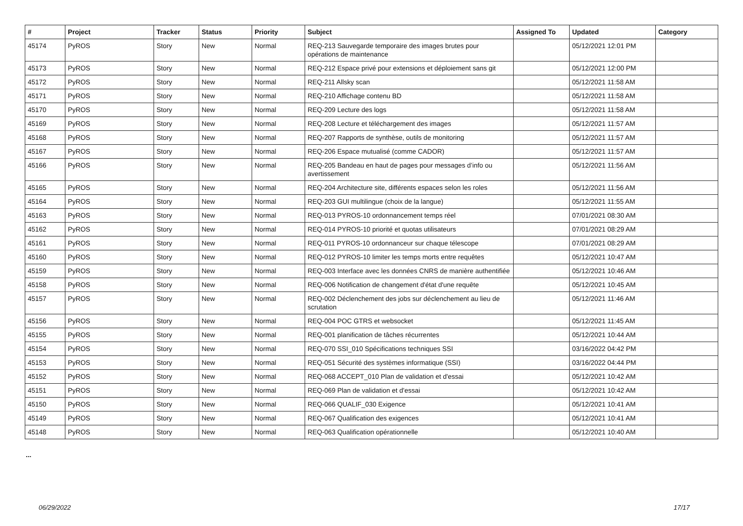| # | Project | Tracker | Status | Priority | Subject | Assigned To | Updated | Category |
| --- | --- | --- | --- | --- | --- | --- | --- | --- |
| 45174 | PyROS | Story | New | Normal | REQ-213 Sauvegarde temporaire des images brutes pour opérations de maintenance | | 05/12/2021 12:01 PM | |
| 45173 | PyROS | Story | New | Normal | REQ-212 Espace privé pour extensions et déploiement sans git | | 05/12/2021 12:00 PM | |
| 45172 | PyROS | Story | New | Normal | REQ-211 Allsky scan | | 05/12/2021 11:58 AM | |
| 45171 | PyROS | Story | New | Normal | REQ-210 Affichage contenu BD | | 05/12/2021 11:58 AM | |
| 45170 | PyROS | Story | New | Normal | REQ-209 Lecture des logs | | 05/12/2021 11:58 AM | |
| 45169 | PyROS | Story | New | Normal | REQ-208 Lecture et téléchargement des images | | 05/12/2021 11:57 AM | |
| 45168 | PyROS | Story | New | Normal | REQ-207 Rapports de synthèse, outils de monitoring | | 05/12/2021 11:57 AM | |
| 45167 | PyROS | Story | New | Normal | REQ-206 Espace mutualisé (comme CADOR) | | 05/12/2021 11:57 AM | |
| 45166 | PyROS | Story | New | Normal | REQ-205 Bandeau en haut de pages pour messages d’info ou avertissement | | 05/12/2021 11:56 AM | |
| 45165 | PyROS | Story | New | Normal | REQ-204 Architecture site, différents espaces selon les roles | | 05/12/2021 11:56 AM | |
| 45164 | PyROS | Story | New | Normal | REQ-203 GUI multilingue (choix de la langue) | | 05/12/2021 11:55 AM | |
| 45163 | PyROS | Story | New | Normal | REQ-013 PYROS-10 ordonnancement temps réel | | 07/01/2021 08:30 AM | |
| 45162 | PyROS | Story | New | Normal | REQ-014 PYROS-10 priorité et quotas utilisateurs | | 07/01/2021 08:29 AM | |
| 45161 | PyROS | Story | New | Normal | REQ-011 PYROS-10 ordonnanceur sur chaque télescope | | 07/01/2021 08:29 AM | |
| 45160 | PyROS | Story | New | Normal | REQ-012 PYROS-10 limiter les temps morts entre requêtes | | 05/12/2021 10:47 AM | |
| 45159 | PyROS | Story | New | Normal | REQ-003 Interface avec les données CNRS de manière authentifiée | | 05/12/2021 10:46 AM | |
| 45158 | PyROS | Story | New | Normal | REQ-006 Notification de changement d'état d'une requête | | 05/12/2021 10:45 AM | |
| 45157 | PyROS | Story | New | Normal | REQ-002 Déclenchement des jobs sur déclenchement au lieu de scrutation | | 05/12/2021 11:46 AM | |
| 45156 | PyROS | Story | New | Normal | REQ-004 POC GTRS et websocket | | 05/12/2021 11:45 AM | |
| 45155 | PyROS | Story | New | Normal | REQ-001 planification de tâches récurrentes | | 05/12/2021 10:44 AM | |
| 45154 | PyROS | Story | New | Normal | REQ-070 SSI_010 Spécifications techniques SSI | | 03/16/2022 04:42 PM | |
| 45153 | PyROS | Story | New | Normal | REQ-051 Sécurité des systèmes informatique (SSI) | | 03/16/2022 04:44 PM | |
| 45152 | PyROS | Story | New | Normal | REQ-068 ACCEPT_010 Plan de validation et d'essai | | 05/12/2021 10:42 AM | |
| 45151 | PyROS | Story | New | Normal | REQ-069 Plan de validation et d'essai | | 05/12/2021 10:42 AM | |
| 45150 | PyROS | Story | New | Normal | REQ-066 QUALIF_030 Exigence | | 05/12/2021 10:41 AM | |
| 45149 | PyROS | Story | New | Normal | REQ-067 Qualification des exigences | | 05/12/2021 10:41 AM | |
| 45148 | PyROS | Story | New | Normal | REQ-063 Qualification opérationnelle | | 05/12/2021 10:40 AM | |
...
06/29/2022 17/17